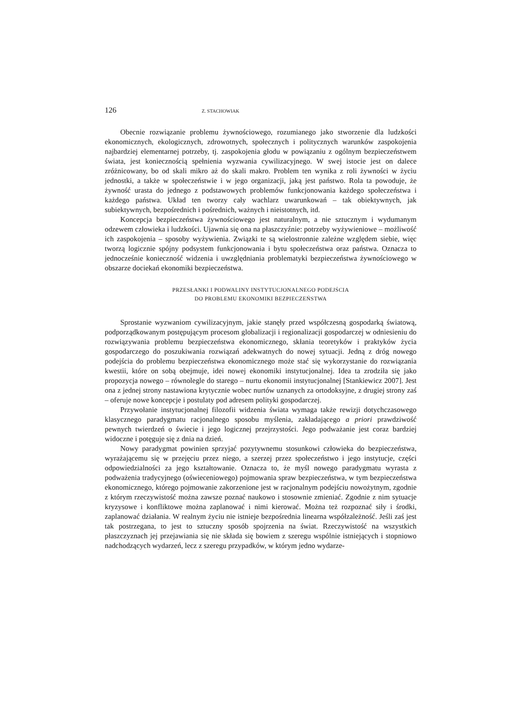126 Z. STACHOWIAK
Obecnie rozwiązanie problemu żywnościowego, rozumianego jako stworzenie dla ludzkości ekonomicznych, ekologicznych, zdrowotnych, społecznych i politycznych warunków zaspokojenia najbardziej elementarnej potrzeby, tj. zaspokojenia głodu w powiązaniu z ogólnym bezpieczeństwem świata, jest koniecznością spełnienia wyzwania cywilizacyjnego. W swej istocie jest on dalece zróżnicowany, bo od skali mikro aż do skali makro. Problem ten wynika z roli żywności w życiu jednostki, a także w społeczeństwie i w jego organizacji, jaką jest państwo. Rola ta powoduje, że żywność urasta do jednego z podstawowych problemów funkcjonowania każdego społeczeństwa i każdego państwa. Układ ten tworzy cały wachlarz uwarunkowań – tak obiektywnych, jak subiektywnych, bezpośrednich i pośrednich, ważnych i nieistotnych, itd.
Koncepcja bezpieczeństwa żywnościowego jest naturalnym, a nie sztucznym i wydumanym odzewem człowieka i ludzkości. Ujawnia się ona na płaszczyźnie: potrzeby wyżywieniowe – możliwość ich zaspokojenia – sposoby wyżywienia. Związki te są wielostronnie zależne względem siebie, więc tworzą logicznie spójny podsystem funkcjonowania i bytu społeczeństwa oraz państwa. Oznacza to jednocześnie konieczność widzenia i uwzględniania problematyki bezpieczeństwa żywnościowego w obszarze dociekań ekonomiki bezpieczeństwa.
PRZESŁANKI I PODWALINY INSTYTUCJONALNEGO PODEJŚCIA
DO PROBLEMU EKONOMIKI BEZPIECZEŃSTWA
Sprostanie wyzwaniom cywilizacyjnym, jakie stanęły przed współczesną gospodarką światową, podporządkowanym postępującym procesom globalizacji i regionalizacji gospodarczej w odniesieniu do rozwiązywania problemu bezpieczeństwa ekonomicznego, skłania teoretyków i praktyków życia gospodarczego do poszukiwania rozwiązań adekwatnych do nowej sytuacji. Jedną z dróg nowego podejścia do problemu bezpieczeństwa ekonomicznego może stać się wykorzystanie do rozwiązania kwestii, które on sobą obejmuje, idei nowej ekonomiki instytucjonalnej. Idea ta zrodziła się jako propozycja nowego – równolegle do starego – nurtu ekonomii instytucjonalnej [Stankiewicz 2007]. Jest ona z jednej strony nastawiona krytycznie wobec nurtów uznanych za ortodoksyjne, z drugiej strony zaś – oferuje nowe koncepcje i postulaty pod adresem polityki gospodarczej.
Przywołanie instytucjonalnej filozofii widzenia świata wymaga także rewizji dotychczasowego klasycznego paradygmatu racjonalnego sposobu myślenia, zakładającego a priori prawdziwość pewnych twierdzeń o świecie i jego logicznej przejrzystości. Jego podważanie jest coraz bardziej widoczne i potęguje się z dnia na dzień.
Nowy paradygmat powinien sprzyjać pozytywnemu stosunkowi człowieka do bezpieczeństwa, wyrażającemu się w przejęciu przez niego, a szerzej przez społeczeństwo i jego instytucje, części odpowiedzialności za jego kształtowanie. Oznacza to, że myśl nowego paradygmatu wyrasta z podważenia tradycyjnego (oświeceniowego) pojmowania spraw bezpieczeństwa, w tym bezpieczeństwa ekonomicznego, którego pojmowanie zakorzenione jest w racjonalnym podejściu nowożytnym, zgodnie z którym rzeczywistość można zawsze poznać naukowo i stosownie zmieniać. Zgodnie z nim sytuacje kryzysowe i konfliktowe można zaplanować i nimi kierować. Można też rozpoznać siły i środki, zaplanować działania. W realnym życiu nie istnieje bezpośrednia linearna współzależność. Jeśli zaś jest tak postrzegana, to jest to sztuczny sposób spojrzenia na świat. Rzeczywistość na wszystkich płaszczyznach jej przejawiania się nie składa się bowiem z szeregu wspólnie istniejących i stopniowo nadchodzących wydarzeń, lecz z szeregu przypadków, w którym jedno wydarze-